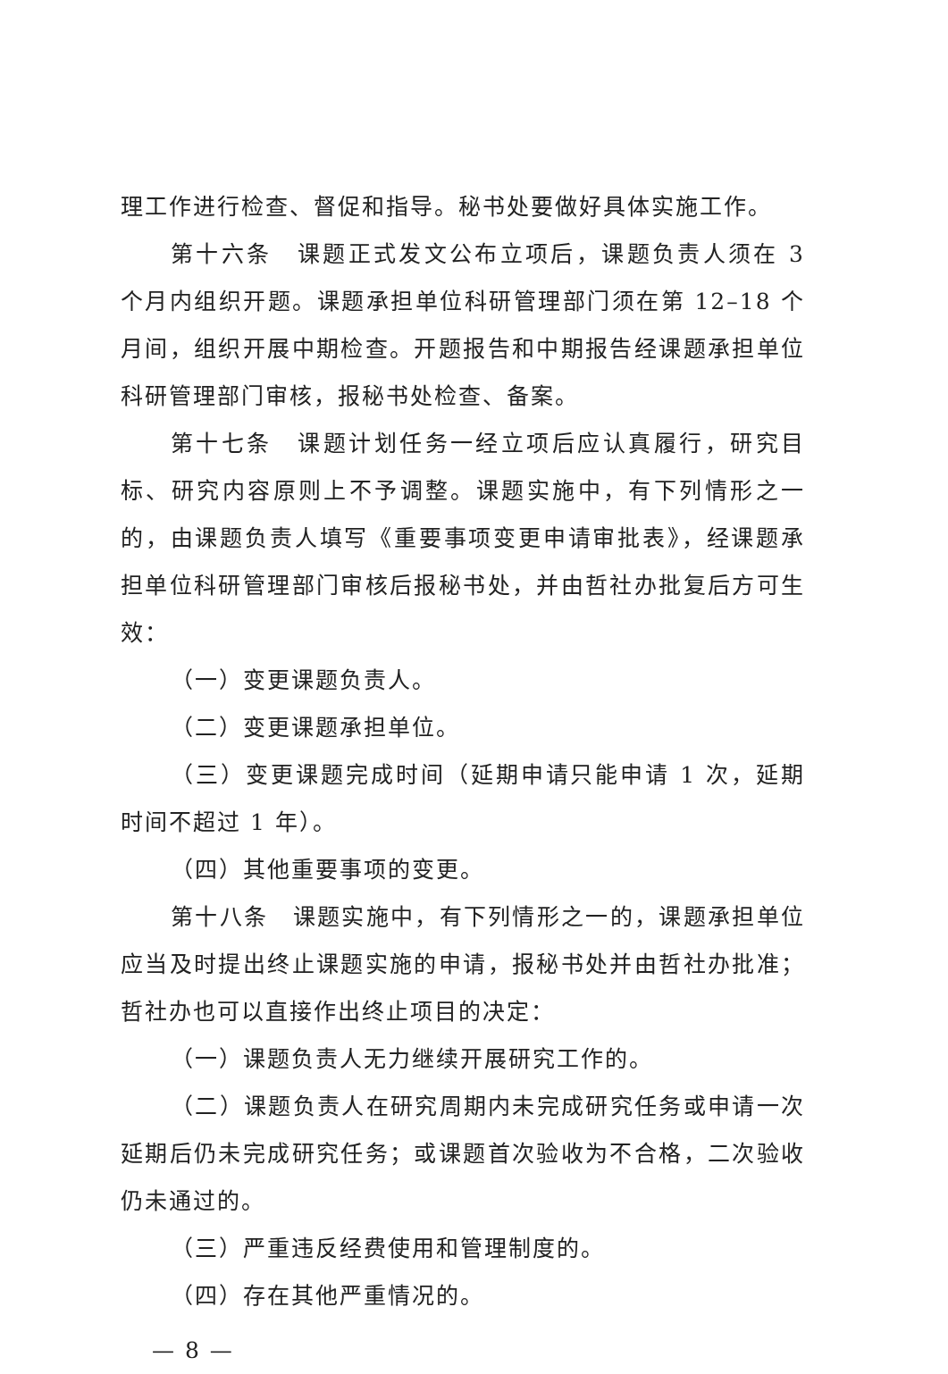理工作进行检查、督促和指导。秘书处要做好具体实施工作。
第十六条　课题正式发文公布立项后，课题负责人须在 3 个月内组织开题。课题承担单位科研管理部门须在第 12–18 个月间，组织开展中期检查。开题报告和中期报告经课题承担单位科研管理部门审核，报秘书处检查、备案。
第十七条　课题计划任务一经立项后应认真履行，研究目标、研究内容原则上不予调整。课题实施中，有下列情形之一的，由课题负责人填写《重要事项变更申请审批表》，经课题承担单位科研管理部门审核后报秘书处，并由哲社办批复后方可生效：
（一）变更课题负责人。
（二）变更课题承担单位。
（三）变更课题完成时间（延期申请只能申请 1 次，延期时间不超过 1 年）。
（四）其他重要事项的变更。
第十八条　课题实施中，有下列情形之一的，课题承担单位应当及时提出终止课题实施的申请，报秘书处并由哲社办批准；哲社办也可以直接作出终止项目的决定：
（一）课题负责人无力继续开展研究工作的。
（二）课题负责人在研究周期内未完成研究任务或申请一次延期后仍未完成研究任务；或课题首次验收为不合格，二次验收仍未通过的。
（三）严重违反经费使用和管理制度的。
（四）存在其他严重情况的。
— 8 —